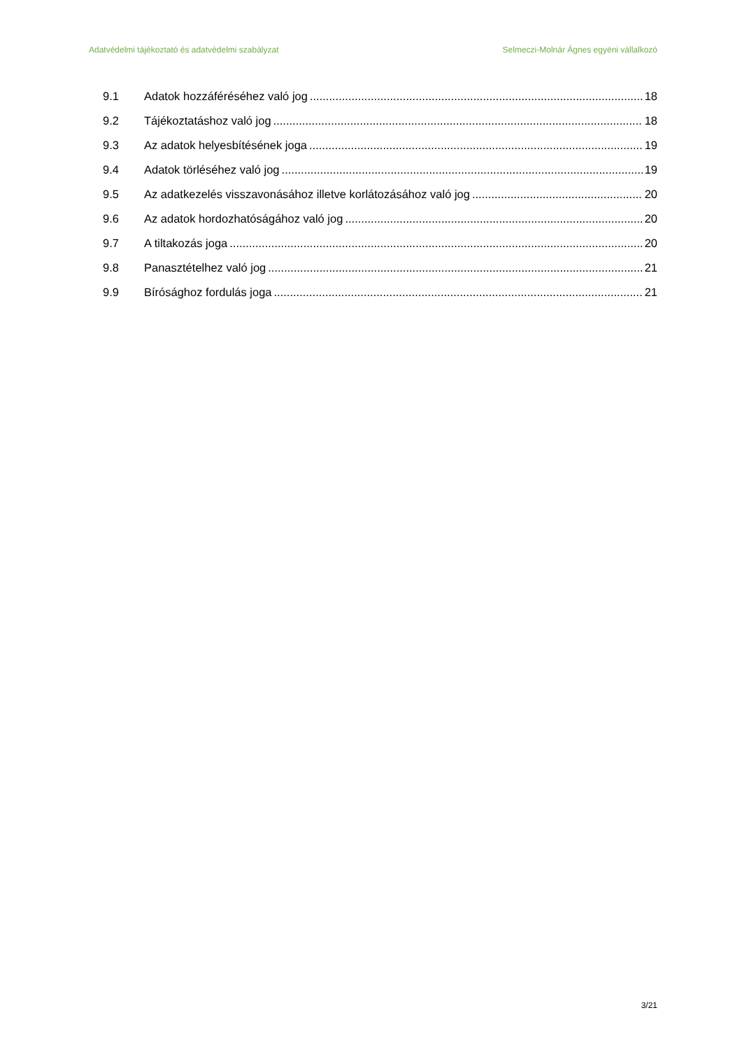Adatvédelmi tájékoztató és adatvédelmi szabályzat Selmeczi-Molnár Ágnes egyéni vállalkozó
9.1 Adatok hozzáféréséhez való jog 18
9.2 Tájékoztatáshoz való jog 18
9.3 Az adatok helyesbítésének joga 19
9.4 Adatok törléséhez való jog 19
9.5 Az adatkezelés visszavonásához illetve korlátozásához való jog 20
9.6 Az adatok hordozhatóságához való jog 20
9.7 A tiltakozás joga 20
9.8 Panasztételhez való jog 21
9.9 Bírósághoz fordulás joga 21
3/21